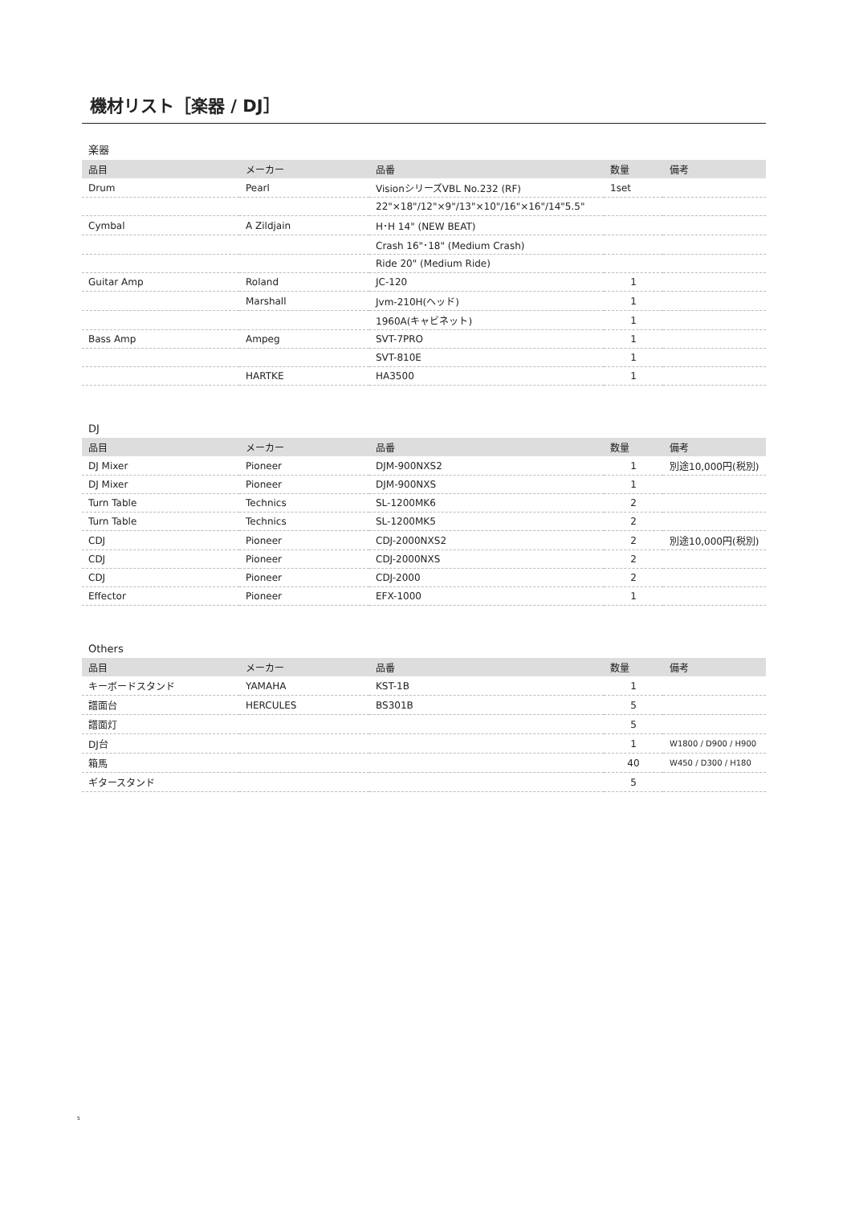機材リスト［楽器 / DJ］
楽器
| 品目 | メーカー | 品番 | 数量 | 備考 |
| --- | --- | --- | --- | --- |
| Drum | Pearl | VisionシリーズVBL No.232 (RF) | 1set | |
| | | 22"×18"/12"×9"/13"×10"/16"×16"/14"5.5" | | |
| Cymbal | A Zildjain | H･H 14" (NEW BEAT) | | |
| | | Crash 16"･18" (Medium Crash) | | |
| | | Ride 20" (Medium Ride) | | |
| Guitar Amp | Roland | JC-120 | 1 | |
| | Marshall | Jvm-210H(ヘッド) | 1 | |
| | | 1960A(キャビネット) | 1 | |
| Bass Amp | Ampeg | SVT-7PRO | 1 | |
| | | SVT-810E | 1 | |
| | HARTKE | HA3500 | 1 | |
DJ
| 品目 | メーカー | 品番 | 数量 | 備考 |
| --- | --- | --- | --- | --- |
| DJ Mixer | Pioneer | DJM-900NXS2 | 1 | 別途10,000円(税別) |
| DJ Mixer | Pioneer | DJM-900NXS | 1 | |
| Turn Table | Technics | SL-1200MK6 | 2 | |
| Turn Table | Technics | SL-1200MK5 | 2 | |
| CDJ | Pioneer | CDJ-2000NXS2 | 2 | 別途10,000円(税別) |
| CDJ | Pioneer | CDJ-2000NXS | 2 | |
| CDJ | Pioneer | CDJ-2000 | 2 | |
| Effector | Pioneer | EFX-1000 | 1 | |
Others
| 品目 | メーカー | 品番 | 数量 | 備考 |
| --- | --- | --- | --- | --- |
| キーボードスタンド | YAMAHA | KST-1B | 1 | |
| 譜面台 | HERCULES | BS301B | 5 | |
| 譜面灯 | | | 5 | |
| DJ台 | | | 1 | W1800 / D900 / H900 |
| 箱馬 | | | 40 | W450 / D300 / H180 |
| ギタースタンド | | | 5 | |
5